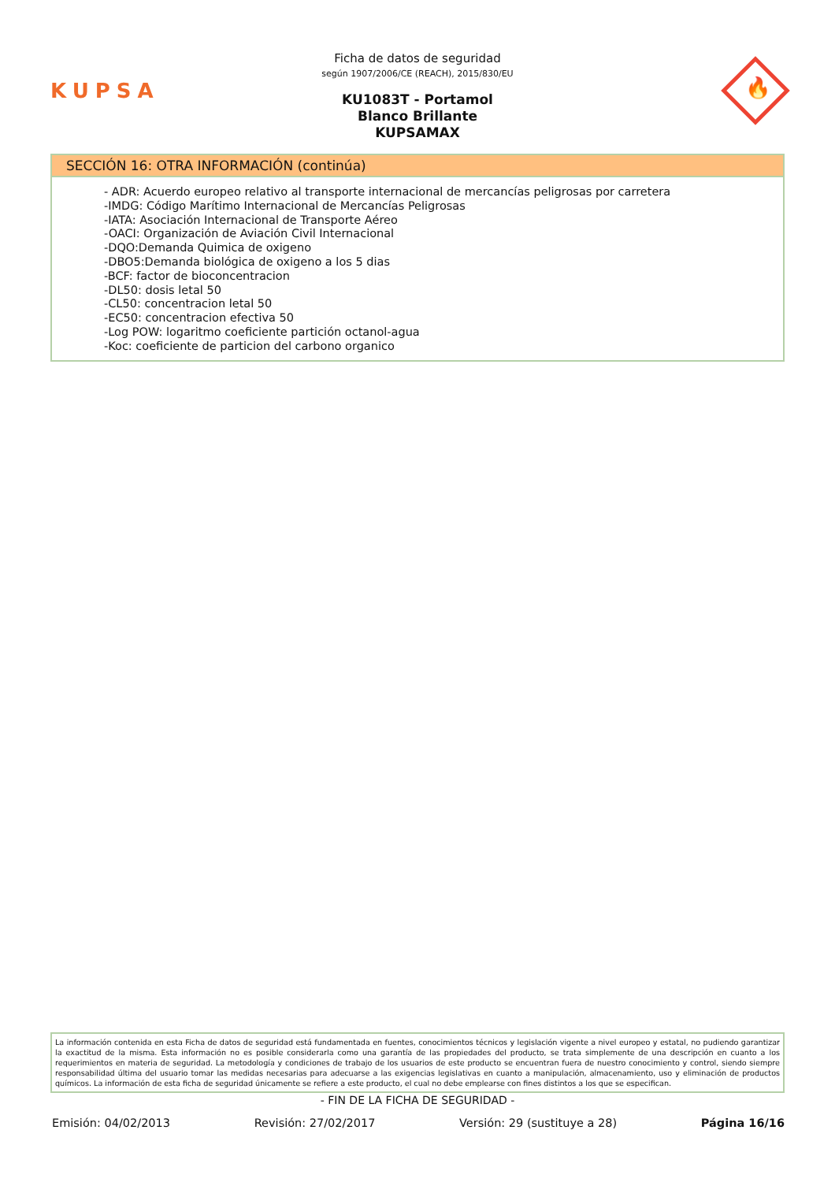KUPSA
Ficha de datos de seguridad
según 1907/2006/CE (REACH), 2015/830/EU
KU1083T - Portamol
Blanco Brillante
KUPSAMAX
🔥
SECCIÓN 16: OTRA INFORMACIÓN (continúa)
- ADR: Acuerdo europeo relativo al transporte internacional de mercancías peligrosas por carretera
-IMDG: Código Marítimo Internacional de Mercancías Peligrosas
-IATA: Asociación Internacional de Transporte Aéreo
-OACI: Organización de Aviación Civil Internacional
-DQO:Demanda Quimica de oxigeno
-DBO5:Demanda biológica de oxigeno a los 5 dias
-BCF: factor de bioconcentracion
-DL50: dosis letal 50
-CL50: concentracion letal 50
-EC50: concentracion efectiva 50
-Log POW: logaritmo coeficiente partición octanol-agua
-Koc: coeficiente de particion del carbono organico
La información contenida en esta Ficha de datos de seguridad está fundamentada en fuentes, conocimientos técnicos y legislación vigente a nivel europeo y estatal, no pudiendo garantizar la exactitud de la misma. Esta información no es posible considerarla como una garantía de las propiedades del producto, se trata simplemente de una descripción en cuanto a los requerimientos en materia de seguridad. La metodología y condiciones de trabajo de los usuarios de este producto se encuentran fuera de nuestro conocimiento y control, siendo siempre responsabilidad última del usuario tomar las medidas necesarias para adecuarse a las exigencias legislativas en cuanto a manipulación, almacenamiento, uso y eliminación de productos químicos. La información de esta ficha de seguridad únicamente se refiere a este producto, el cual no debe emplearse con fines distintos a los que se especifican.
- FIN DE LA FICHA DE SEGURIDAD -
Emisión: 04/02/2013 Revisión: 27/02/2017 Versión: 29 (sustituye a 28) Página 16/16